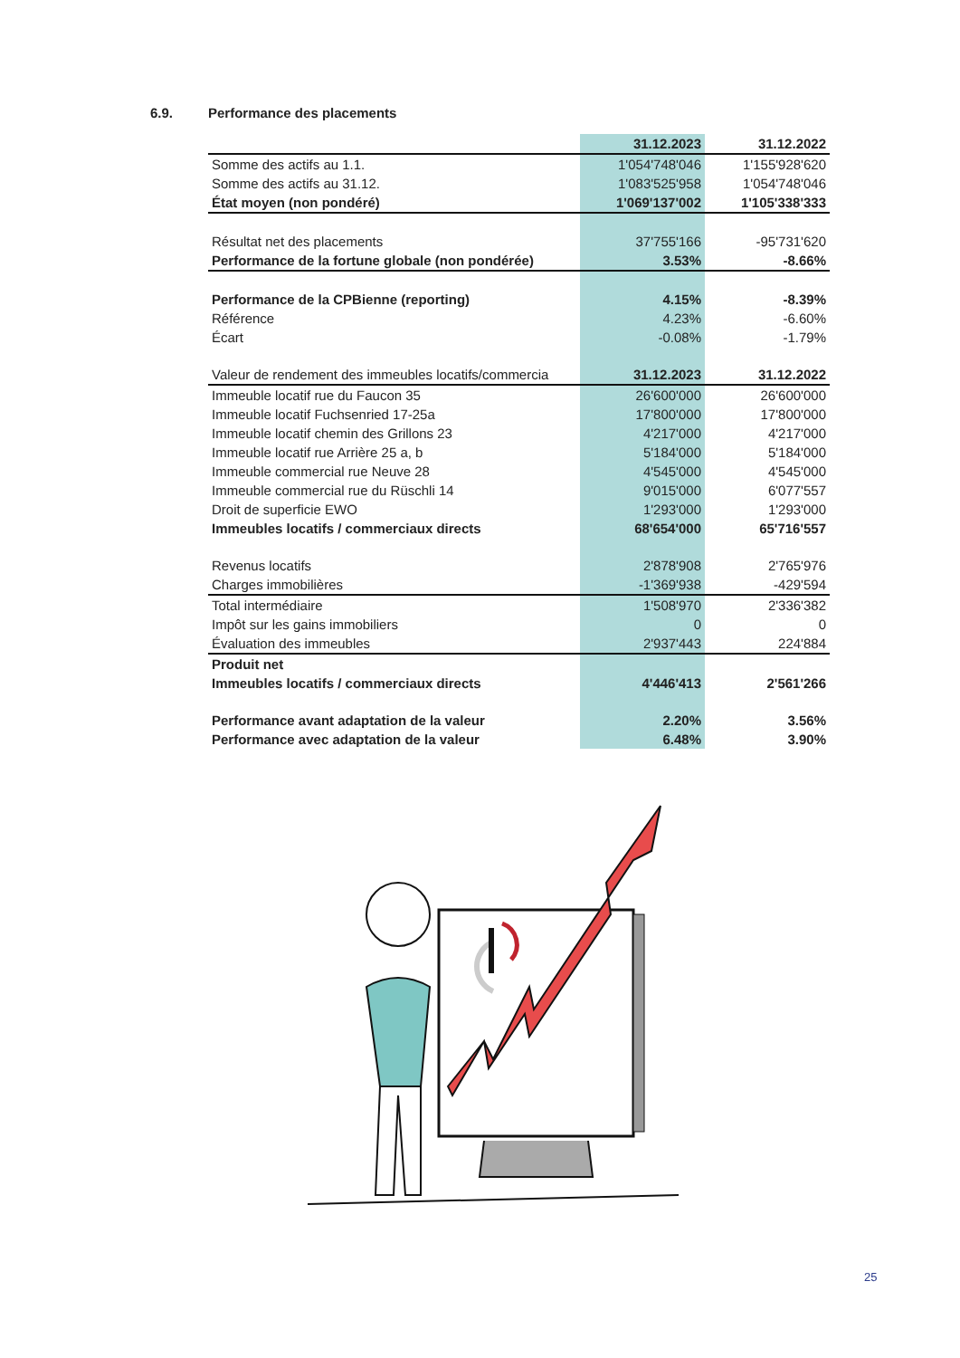6.9. Performance des placements
| | 31.12.2023 | 31.12.2022 |
| Somme des actifs au 1.1. | 1'054'748'046 | 1'155'928'620 |
| Somme des actifs au 31.12. | 1'083'525'958 | 1'054'748'046 |
| État moyen (non pondéré) | 1'069'137'002 | 1'105'338'333 |
| Résultat net des placements | 37'755'166 | -95'731'620 |
| Performance de la fortune globale (non pondérée) | 3.53% | -8.66% |
| Performance de la CPBienne (reporting) | 4.15% | -8.39% |
| Référence | 4.23% | -6.60% |
| Écart | -0.08% | -1.79% |
| Valeur de rendement des immeubles locatifs/commercia | 31.12.2023 | 31.12.2022 |
| Immeuble locatif rue du Faucon 35 | 26'600'000 | 26'600'000 |
| Immeuble locatif Fuchsenried 17-25a | 17'800'000 | 17'800'000 |
| Immeuble locatif chemin des Grillons 23 | 4'217'000 | 4'217'000 |
| Immeuble locatif rue Arrière 25 a, b | 5'184'000 | 5'184'000 |
| Immeuble commercial rue Neuve 28 | 4'545'000 | 4'545'000 |
| Immeuble commercial rue du Rüschli 14 | 9'015'000 | 6'077'557 |
| Droit de superficie EWO | 1'293'000 | 1'293'000 |
| Immeubles locatifs / commerciaux directs | 68'654'000 | 65'716'557 |
| Revenus locatifs | 2'878'908 | 2'765'976 |
| Charges immobilières | -1'369'938 | -429'594 |
| Total intermédiaire | 1'508'970 | 2'336'382 |
| Impôt sur les gains immobiliers | 0 | 0 |
| Évaluation des immeubles | 2'937'443 | 224'884 |
| Produit net | | |
| Immeubles locatifs / commerciaux directs | 4'446'413 | 2'561'266 |
| Performance avant adaptation de la valeur | 2.20% | 3.56% |
| Performance avec adaptation de la valeur | 6.48% | 3.90% |
25